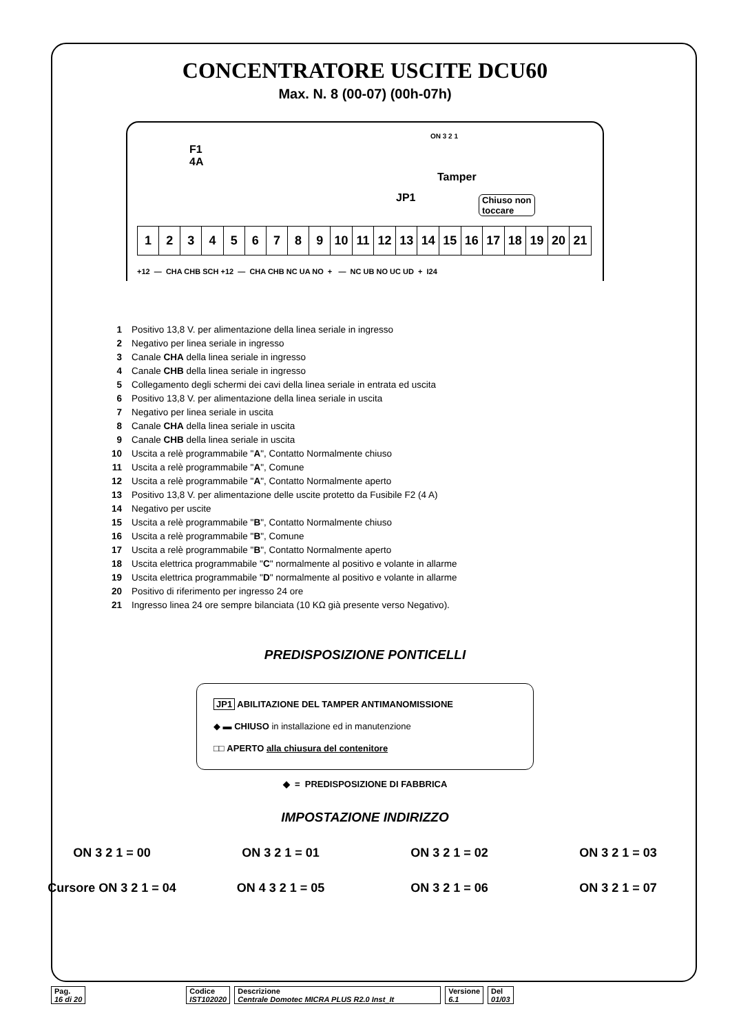CONCENTRATORE USCITE DCU60
Max. N. 8 (00-07) (00h-07h)
F1
4A
ON 3 2 1
Tamper
JP1
Chiuso non
toccare
| 1 | 2 | 3 | 4 | 5 | 6 | 7 | 8 | 9 | 10 | 11 | 12 | 13 | 14 | 15 | 16 | 17 | 18 | 19 | 20 | 21 |
+12 — CHA CHB SCH +12 — CHA CHB NC UA NO + — NC UB NO UC UD + I24
| 1 | Positivo 13,8 V. per alimentazione della linea seriale in ingresso |
| 2 | Negativo per linea seriale in ingresso |
| 3 | Canale CHA della linea seriale in ingresso |
| 4 | Canale CHB della linea seriale in ingresso |
| 5 | Collegamento degli schermi dei cavi della linea seriale in entrata ed uscita |
| 6 | Positivo 13,8 V. per alimentazione della linea seriale in uscita |
| 7 | Negativo per linea seriale in uscita |
| 8 | Canale CHA della linea seriale in uscita |
| 9 | Canale CHB della linea seriale in uscita |
| 10 | Uscita a relè programmabile " A ", Contatto Normalmente chiuso |
| 11 | Uscita a relè programmabile " A ", Comune |
| 12 | Uscita a relè programmabile " A ", Contatto Normalmente aperto |
| 13 | Positivo 13,8 V. per alimentazione delle uscite protetto da Fusibile F2 (4 A) |
| 14 | Negativo per uscite |
| 15 | Uscita a relè programmabile " B ", Contatto Normalmente chiuso |
| 16 | Uscita a relè programmabile " B ", Comune |
| 17 | Uscita a relè programmabile " B ", Contatto Normalmente aperto |
| 18 | Uscita elettrica programmabile " C " normalmente al positivo e volante in allarme |
| 19 | Uscita elettrica programmabile " D " normalmente al positivo e volante in allarme |
| 20 | Positivo di riferimento per ingresso 24 ore |
| 21 | Ingresso linea 24 ore sempre bilanciata (10 KΩ già presente verso Negativo). |
PREDISPOSIZIONE PONTICELLI
JP1 ABILITAZIONE DEL TAMPER ANTIMANOMISSIONE
◆ ▬ CHIUSO in installazione ed in manutenzione
□□ APERTO alla chiusura del contenitore
◆ = PREDISPOSIZIONE DI FABBRICA
IMPOSTAZIONE INDIRIZZO
ON 3 2 1 = 00
ON 3 2 1 = 01
ON 3 2 1 = 02
ON 3 2 1 = 03
Cursore ON 3 2 1 = 04
ON 4 3 2 1 = 05
ON 3 2 1 = 06
ON 3 2 1 = 07
Pag.
16 di 20
Codice
IST102020
Descrizione
Centrale Domotec MICRA PLUS R2.0 Inst_It
Versione
6.1
Del
01/03